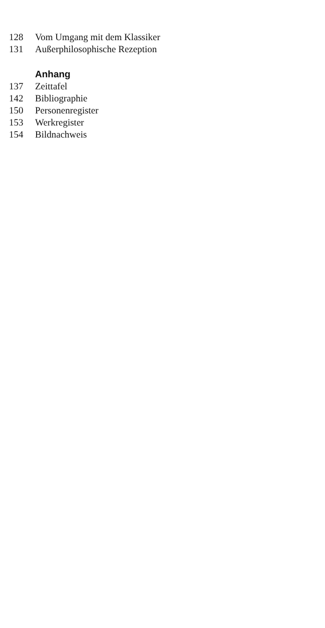128 Vom Umgang mit dem Klassiker
131 Außerphilosophische Rezeption
Anhang
137 Zeittafel
142 Bibliographie
150 Personenregister
153 Werkregister
154 Bildnachweis